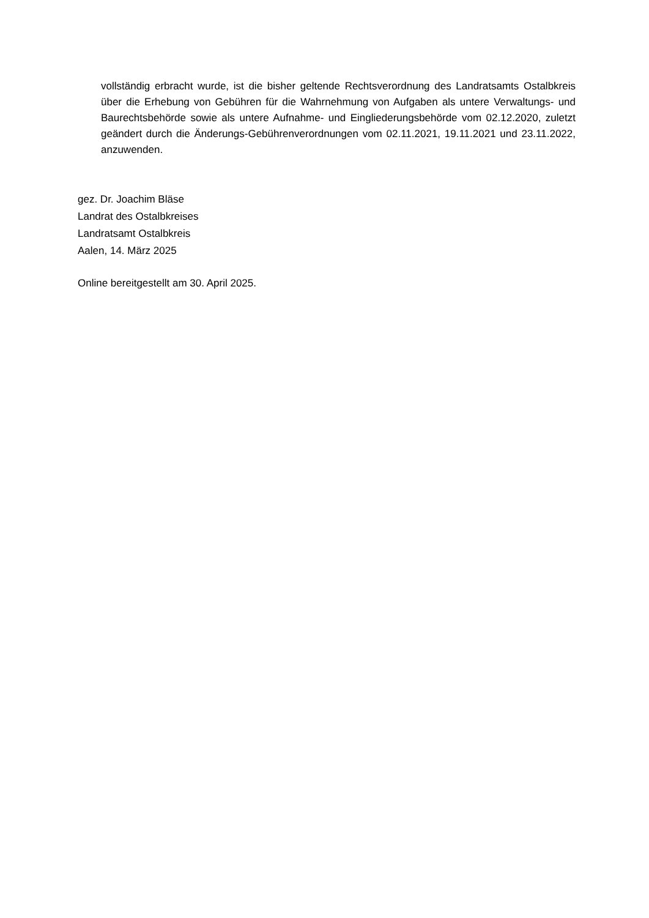vollständig erbracht wurde, ist die bisher geltende Rechtsverordnung des Landratsamts Ostalbkreis über die Erhebung von Gebühren für die Wahrnehmung von Aufgaben als untere Verwaltungs- und Baurechtsbehörde sowie als untere Aufnahme- und Eingliederungsbehörde vom 02.12.2020, zuletzt geändert durch die Änderungs-Gebührenverordnungen vom 02.11.2021, 19.11.2021 und 23.11.2022, anzuwenden.
gez. Dr. Joachim Bläse
Landrat des Ostalbkreises
Landratsamt Ostalbkreis
Aalen, 14. März 2025
Online bereitgestellt am 30. April 2025.